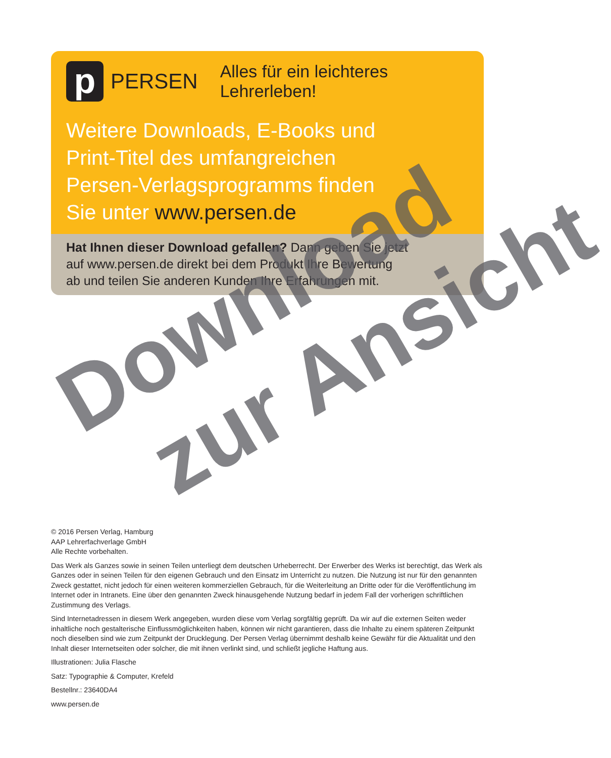p
PERSEN Alles für ein leichteres Lehrerleben!
Weitere Downloads, E-Books und
Print-Titel des umfangreichen
Persen-Verlagsprogramms finden
Sie unter www.persen.de
Hat Ihnen dieser Download gefallen? Dann geben Sie jetzt
auf www.persen.de direkt bei dem Produkt Ihre Bewertung
ab und teilen Sie anderen Kunden Ihre Erfahrungen mit.
© 2016 Persen Verlag, Hamburg
AAP Lehrerfachverlage GmbH
Alle Rechte vorbehalten.
Das Werk als Ganzes sowie in seinen Teilen unterliegt dem deutschen Urheberrecht. Der Erwerber des Werks ist berechtigt, das Werk als Ganzes oder in seinen Teilen für den eigenen Gebrauch und den Einsatz im Unterricht zu nutzen. Die Nutzung ist nur für den genannten Zweck gestattet, nicht jedoch für einen weiteren kommerziellen Gebrauch, für die Weiterleitung an Dritte oder für die Veröffentlichung im Internet oder in Intranets. Eine über den genannten Zweck hinausgehende Nutzung bedarf in jedem Fall der vorherigen schriftlichen Zustimmung des Verlags.
Sind Internetadressen in diesem Werk angegeben, wurden diese vom Verlag sorgfältig geprüft. Da wir auf die externen Seiten weder inhaltliche noch gestalterische Einflussmöglichkeiten haben, können wir nicht garantieren, dass die Inhalte zu einem späteren Zeitpunkt noch dieselben sind wie zum Zeitpunkt der Drucklegung. Der Persen Verlag übernimmt deshalb keine Gewähr für die Aktualität und den Inhalt dieser Internetseiten oder solcher, die mit ihnen verlinkt sind, und schließt jegliche Haftung aus.
Illustrationen: Julia Flasche
Satz: Typographie & Computer, Krefeld
Bestellnr.: 23640DA4
www.persen.de
Download
zur Ansicht